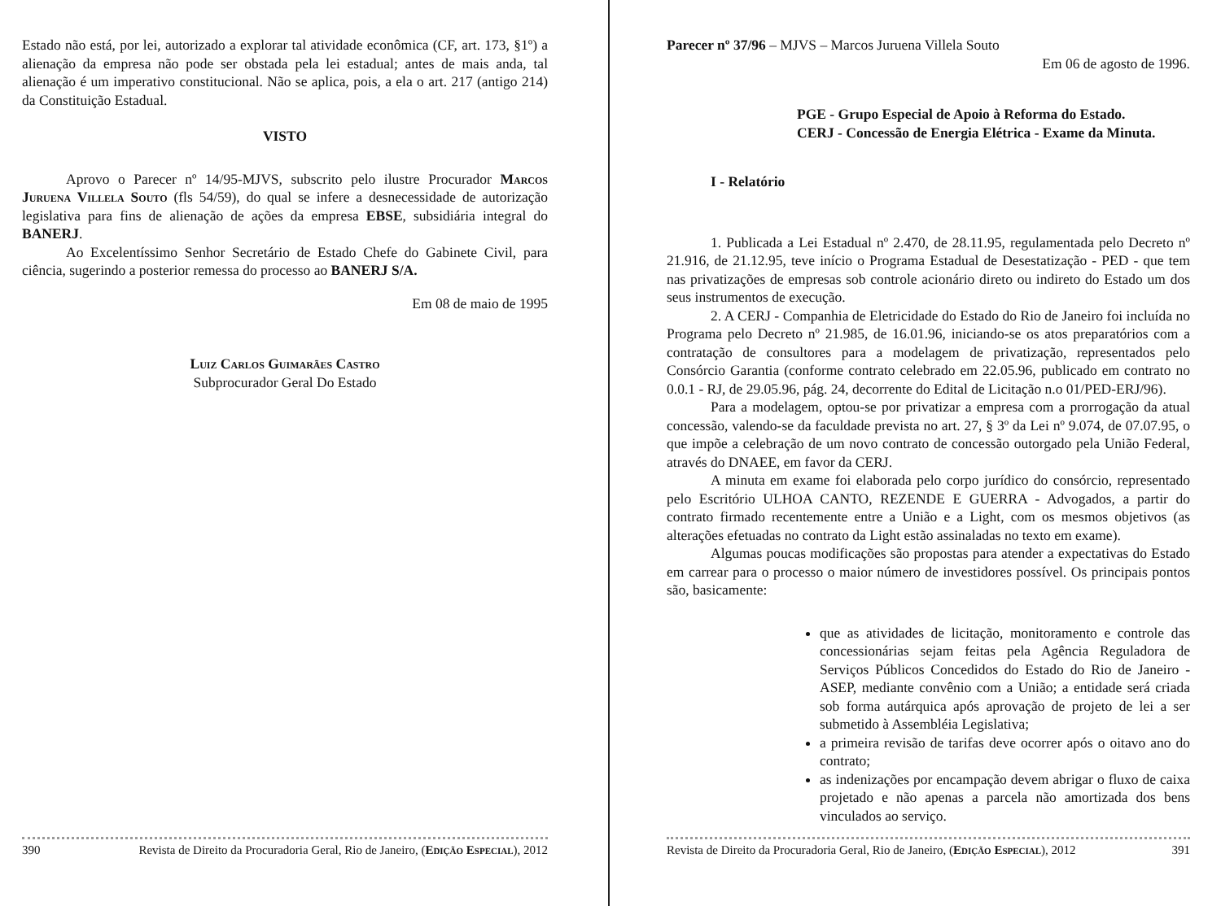Estado não está, por lei, autorizado a explorar tal atividade econômica (CF, art. 173, §1º) a alienação da empresa não pode ser obstada pela lei estadual; antes de mais anda, tal alienação é um imperativo constitucional. Não se aplica, pois, a ela o art. 217 (antigo 214) da Constituição Estadual.
VISTO
Aprovo o Parecer nº 14/95-MJVS, subscrito pelo ilustre Procurador Marcos Juruena Villela Souto (fls 54/59), do qual se infere a desnecessidade de autorização legislativa para fins de alienação de ações da empresa EBSE, subsidiária integral do BANERJ.
Ao Excelentíssimo Senhor Secretário de Estado Chefe do Gabinete Civil, para ciência, sugerindo a posterior remessa do processo ao BANERJ S/A.
Em 08 de maio de 1995
Luiz Carlos Guimarães Castro
Subprocurador Geral Do Estado
390 Revista de Direito da Procuradoria Geral, Rio de Janeiro, (Edição Especial), 2012
Parecer nº 37/96 – MJVS – Marcos Juruena Villela Souto
Em 06 de agosto de 1996.
PGE - Grupo Especial de Apoio à Reforma do Estado.
CERJ - Concessão de Energia Elétrica - Exame da Minuta.
I - Relatório
1. Publicada a Lei Estadual nº 2.470, de 28.11.95, regulamentada pelo Decreto nº 21.916, de 21.12.95, teve início o Programa Estadual de Desestatização - PED - que tem nas privatizações de empresas sob controle acionário direto ou indireto do Estado um dos seus instrumentos de execução.
2. A CERJ - Companhia de Eletricidade do Estado do Rio de Janeiro foi incluída no Programa pelo Decreto nº 21.985, de 16.01.96, iniciando-se os atos preparatórios com a contratação de consultores para a modelagem de privatização, representados pelo Consórcio Garantia (conforme contrato celebrado em 22.05.96, publicado em contrato no 0.0.1 - RJ, de 29.05.96, pág. 24, decorrente do Edital de Licitação n.o 01/PED-ERJ/96).
Para a modelagem, optou-se por privatizar a empresa com a prorrogação da atual concessão, valendo-se da faculdade prevista no art. 27, § 3º da Lei nº 9.074, de 07.07.95, o que impõe a celebração de um novo contrato de concessão outorgado pela União Federal, através do DNAEE, em favor da CERJ.
A minuta em exame foi elaborada pelo corpo jurídico do consórcio, representado pelo Escritório ULHOA CANTO, REZENDE E GUERRA - Advogados, a partir do contrato firmado recentemente entre a União e a Light, com os mesmos objetivos (as alterações efetuadas no contrato da Light estão assinaladas no texto em exame).
Algumas poucas modificações são propostas para atender a expectativas do Estado em carrear para o processo o maior número de investidores possível. Os principais pontos são, basicamente:
que as atividades de licitação, monitoramento e controle das concessionárias sejam feitas pela Agência Reguladora de Serviços Públicos Concedidos do Estado do Rio de Janeiro - ASEP, mediante convênio com a União; a entidade será criada sob forma autárquica após aprovação de projeto de lei a ser submetido à Assembléia Legislativa;
a primeira revisão de tarifas deve ocorrer após o oitavo ano do contrato;
as indenizações por encampação devem abrigar o fluxo de caixa projetado e não apenas a parcela não amortizada dos bens vinculados ao serviço.
Revista de Direito da Procuradoria Geral, Rio de Janeiro, (Edição Especial), 2012 391